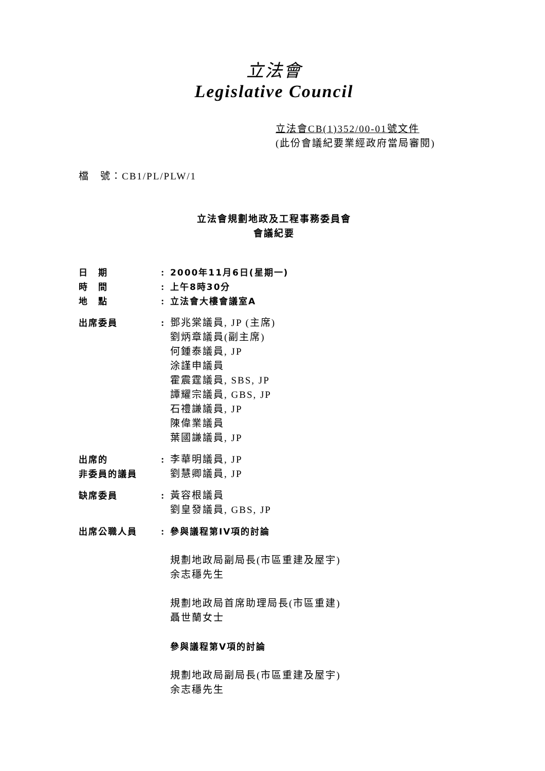立法會
Legislative Council
立法會CB(1)352/00-01號文件
(此份會議紀要業經政府當局審閱)
檔　號：CB1/PL/PLW/1
立法會規劃地政及工程事務委員會
會議紀要
| 日 期 | : | 2000年11月6日(星期一) |
| 時 間 | : | 上午8時30分 |
| 地 點 | : | 立法會大樓會議室A |
| 出席委員 | : | 鄧兆棠議員, JP (主席) 劉炳章議員(副主席) 何鍾泰議員, JP 涂謹申議員 霍震霆議員, SBS, JP 譚耀宗議員, GBS, JP 石禮謙議員, JP 陳偉業議員 葉國謙議員, JP |
| 出席的 非委員的議員 | : | 李華明議員, JP 劉慧卿議員, JP |
| 缺席委員 | : | 黃容根議員 劉皇發議員, GBS, JP |
| 出席公職人員 | : | 參與議程第IV項的討論 規劃地政局副局長(市區重建及屋宇) 余志穩先生 規劃地政局首席助理局長(市區重建) 聶世蘭女士 參與議程第V項的討論 規劃地政局副局長(市區重建及屋宇) 余志穩先生 |